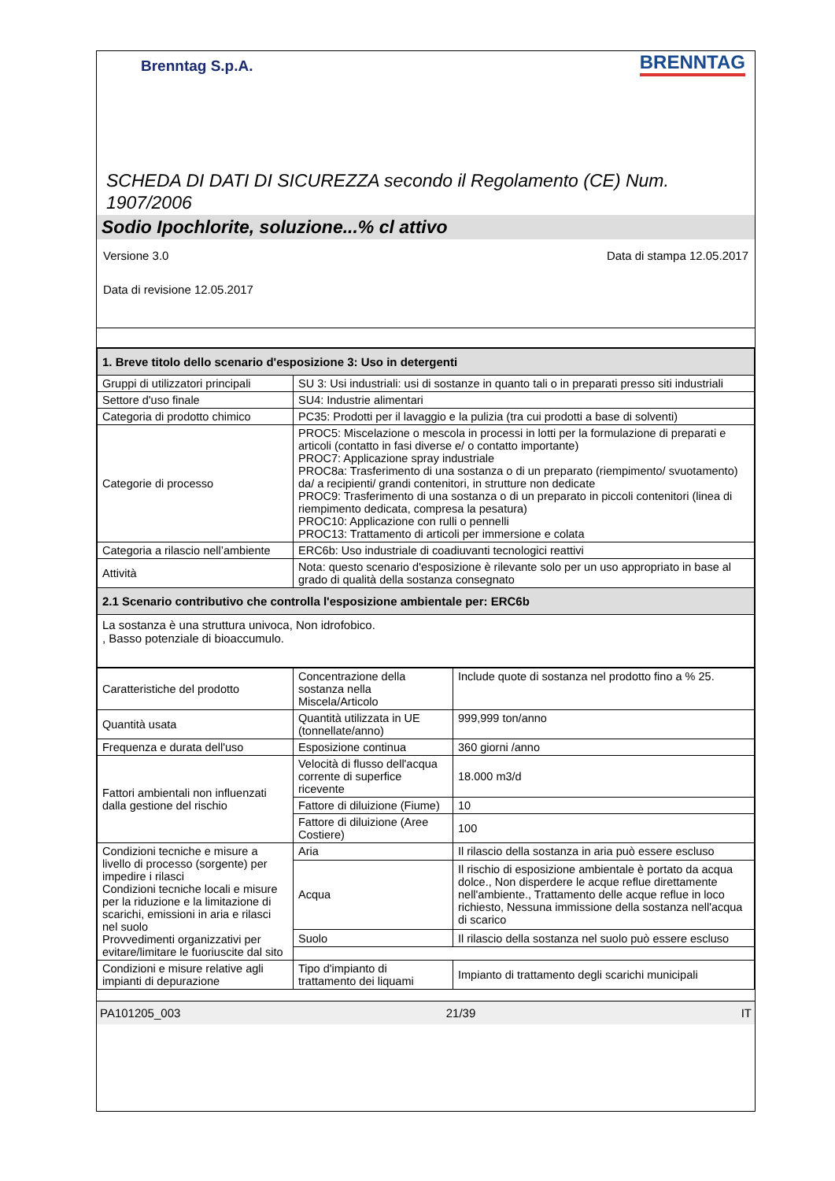Brenntag S.p.A.
BRENNTAG
SCHEDA DI DATI DI SICUREZZA secondo il Regolamento (CE) Num. 1907/2006
Sodio Ipochlorite, soluzione...% cl attivo
Versione 3.0 Data di stampa 12.05.2017
Data di revisione 12.05.2017
| 1. Breve titolo dello scenario d'esposizione 3: Uso in detergenti | |
| --- | --- |
| Gruppi di utilizzatori principali | SU 3: Usi industriali: usi di sostanze in quanto tali o in preparati presso siti industriali |
| Settore d'uso finale | SU4: Industrie alimentari |
| Categoria di prodotto chimico | PC35: Prodotti per il lavaggio e la pulizia (tra cui prodotti a base di solventi) |
| Categorie di processo | PROC5: Miscelazione o mescola in processi in lotti per la formulazione di preparati e articoli (contatto in fasi diverse e/ o contatto importante) PROC7: Applicazione spray industriale PROC8a: Trasferimento di una sostanza o di un preparato (riempimento/ svuotamento) da/ a recipienti/ grandi contenitori, in strutture non dedicate PROC9: Trasferimento di una sostanza o di un preparato in piccoli contenitori (linea di riempimento dedicata, compresa la pesatura) PROC10: Applicazione con rulli o pennelli PROC13: Trattamento di articoli per immersione e colata |
| Categoria a rilascio nell’ambiente | ERC6b: Uso industriale di coadiuvanti tecnologici reattivi |
| Attività | Nota: questo scenario d'esposizione è rilevante solo per un uso appropriato in base al grado di qualità della sostanza consegnato |
| 2.1 Scenario contributivo che controlla l'esposizione ambientale per: ERC6b | |
| La sostanza è una struttura univoca, Non idrofobico. , Basso potenziale di bioaccumulo. | |
| Caratteristiche del prodotto | Concentrazione della sostanza nella Miscela/Articolo | Include quote di sostanza nel prodotto fino a % 25. |
| Quantità usata | Quantità utilizzata in UE (tonnellate/anno) | 999,999 ton/anno |
| Frequenza e durata dell'uso | Esposizione continua | 360 giorni /anno |
| Fattori ambientali non influenzati dalla gestione del rischio | Velocità di flusso dell'acqua corrente di superfice ricevente | 18.000 m3/d |
| | Fattore di diluizione (Fiume) | 10 |
| | Fattore di diluizione (Aree Costiere) | 100 |
| Condizioni tecniche e misure a livello di processo (sorgente) per impedire i rilasci Condizioni tecniche locali e misure per la riduzione e la limitazione di scarichi, emissioni in aria e rilasci nel suolo Provvedimenti organizzativi per evitare/limitare le fuoriuscite dal sito | Aria | Il rilascio della sostanza in aria può essere escluso |
| | Acqua | Il rischio di esposizione ambientale è portato da acqua dolce., Non disperdere le acque reflue direttamente nell'ambiente., Trattamento delle acque reflue in loco richiesto, Nessuna immissione della sostanza nell'acqua di scarico |
| | Suolo | Il rilascio della sostanza nel suolo può essere escluso |
| Condizioni e misure relative agli impianti di depurazione | Tipo d'impianto di trattamento dei liquami | Impianto di trattamento degli scarichi municipali |
PA101205_003 21/39 IT